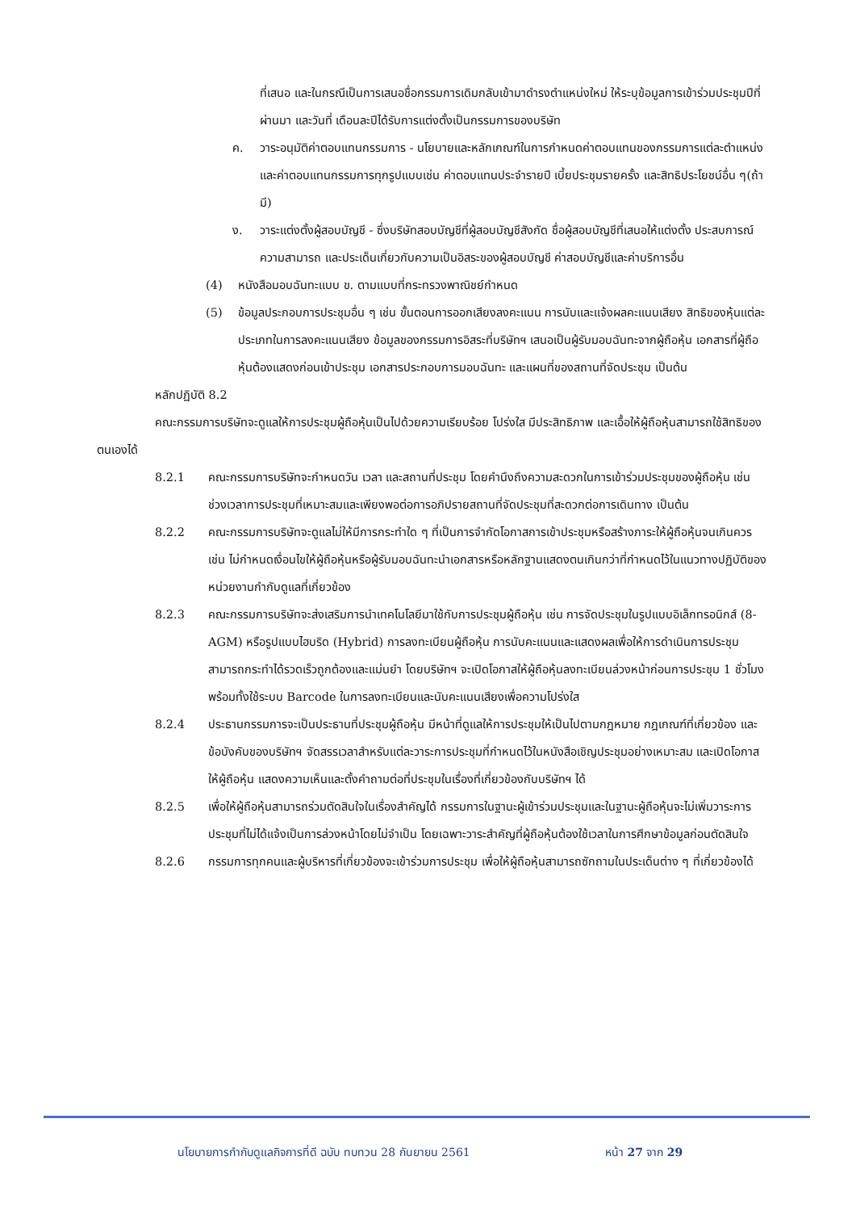ที่เสนอ และในกรณีเป็นการเสนอชื่อกรรมการเดิมกลับเข้ามาดำรงตำแหน่งใหม่ ให้ระบุข้อมูลการเข้าร่วมประชุมปีที่ผ่านมา และวันที่ เดือนละปีได้รับการแต่งตั้งเป็นกรรมการของบริษัท
ค. วาระอนุมัติค่าตอบแทนกรรมการ - นโยบายและหลักเกณฑ์ในการกำหนดค่าตอบแทนของกรรมการแต่ละตำแหน่ง และค่าตอบแทนกรรมการทุกรูปแบบเช่น ค่าตอบแทนประจำรายปี เบี้ยประชุมรายครั้ง และสิทธิประโยชน์อื่น ๆ(ถ้ามี)
ง. วาระแต่งตั้งผู้สอบบัญชี - ซึ่งบริษัทสอบบัญชีที่ผู้สอบบัญชีสังกัด ชื่อผู้สอบบัญชีที่เสนอให้แต่งตั้ง ประสบการณ์ ความสามารถ และประเด็นเกี่ยวกับความเป็นอิสระของผู้สอบบัญชี ค่าสอบบัญชีและค่าบริการอื่น
(4) หนังสือมอบฉันทะแบบ ข. ตามแบบที่กระทรวงพาณิชย์กำหนด
(5) ข้อมูลประกอบการประชุมอื่น ๆ เช่น ขั้นตอนการออกเสียงลงคะแนน การนับและแจ้งผลคะแนนเสียง สิทธิของหุ้นแต่ละประเภทในการลงคะแนนเสียง ข้อมูลของกรรมการอิสระที่บริษัทฯ เสนอเป็นผู้รับมอบฉันทะจากผู้ถือหุ้น เอกสารที่ผู้ถือหุ้นต้องแสดงก่อนเข้าประชุม เอกสารประกอบการมอบฉันทะ และแผนที่ของสถานที่จัดประชุม เป็นต้น
หลักปฏิบัติ 8.2
คณะกรรมการบริษัทจะดูแลให้การประชุมผู้ถือหุ้นเป็นไปด้วยความเรียบร้อย โปร่งใส มีประสิทธิภาพ และเอื้อให้ผู้ถือหุ้นสามารถใช้สิทธิของตนเองได้
8.2.1 คณะกรรมการบริษัทจะกำหนดวัน เวลา และสถานที่ประชุม โดยคำนึงถึงความสะดวกในการเข้าร่วมประชุมของผู้ถือหุ้น เช่น ช่วงเวลาการประชุมที่เหมาะสมและเพียงพอต่อการอภิปรายสถานที่จัดประชุมที่สะดวกต่อการเดินทาง เป็นต้น
8.2.2 คณะกรรมการบริษัทจะดูแลไม่ให้มีการกระทำใด ๆ ที่เป็นการจำกัดโอกาสการเข้าประชุมหรือสร้างภาระให้ผู้ถือหุ้นจนเกินควร เช่น ไม่กำหนดเงื่อนไขให้ผู้ถือหุ้นหรือผู้รับมอบฉันทะนำเอกสารหรือหลักฐานแสดงตนเกินกว่าที่กำหนดไว้ในแนวทางปฏิบัติของหน่วยงานกำกับดูแลที่เกี่ยวข้อง
8.2.3 คณะกรรมการบริษัทจะส่งเสริมการนำเทคโนโลยีมาใช้กับการประชุมผู้ถือหุ้น เช่น การจัดประชุมในรูปแบบอิเล็กทรอนิกส์ (8-AGM) หรือรูปแบบไฮบริด (Hybrid) การลงทะเบียนผู้ถือหุ้น การนับคะแนนและแสดงผลเพื่อให้การดำเนินการประชุมสามารถกระทำได้รวดเร็วถูกต้องและแม่นยำ โดยบริษัทฯ จะเปิดโอกาสให้ผู้ถือหุ้นลงทะเบียนล่วงหน้าก่อนการประชุม 1 ชั่วโมง พร้อมทั้งใช้ระบบ Barcode ในการลงทะเบียนและนับคะแนนเสียงเพื่อความโปร่งใส
8.2.4 ประธานกรรมการจะเป็นประธานที่ประชุมผู้ถือหุ้น มีหน้าที่ดูแลให้การประชุมให้เป็นไปตามกฎหมาย กฎเกณฑ์ที่เกี่ยวข้อง และข้อบังคับของบริษัทฯ จัดสรรเวลาสำหรับแต่ละวาระการประชุมที่กำหนดไว้ในหนังสือเชิญประชุมอย่างเหมาะสม และเปิดโอกาสให้ผู้ถือหุ้น แสดงความเห็นและตั้งคำถามต่อที่ประชุมในเรื่องที่เกี่ยวข้องกับบริษัทฯ ได้
8.2.5 เพื่อให้ผู้ถือหุ้นสามารถร่วมตัดสินใจในเรื่องสำคัญได้ กรรมการในฐานะผู้เข้าร่วมประชุมและในฐานะผู้ถือหุ้นจะไม่เพิ่มวาระการประชุมที่ไม่ได้แจ้งเป็นการล่วงหน้าโดยไม่จำเป็น โดยเฉพาะวาระสำคัญที่ผู้ถือหุ้นต้องใช้เวลาในการศึกษาข้อมูลก่อนตัดสินใจ
8.2.6 กรรมการทุกคนและผู้บริหารที่เกี่ยวข้องจะเข้าร่วมการประชุม เพื่อให้ผู้ถือหุ้นสามารถซักถามในประเด็นต่าง ๆ ที่เกี่ยวข้องได้
นโยบายการกำกับดูแลกิจการที่ดี ฉบับ ทบทวน 28 กันยายน 2561
หน้า 27 จาก 29